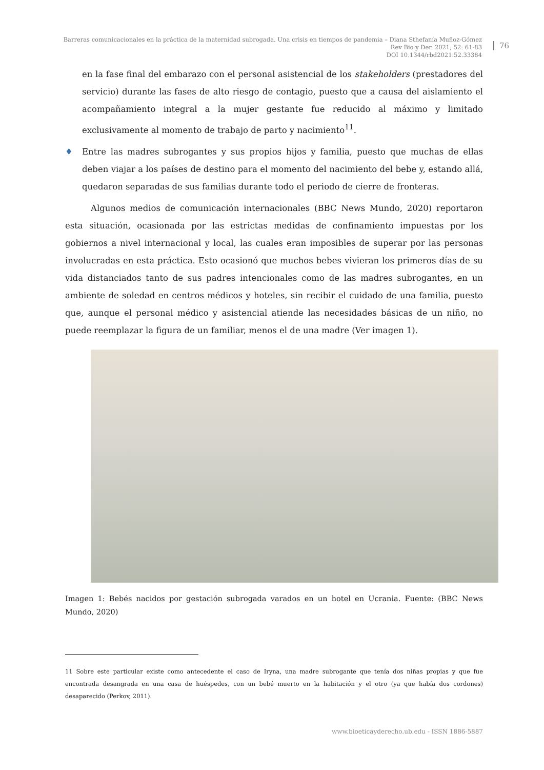Barreras comunicacionales en la práctica de la maternidad subrogada. Una crisis en tiempos de pandemia – Diana Sthefanía Muñoz-Gómez
Rev Bio y Der. 2021; 52: 61-83
DOI 10.1344/rbd2021.52.33384
76
en la fase final del embarazo con el personal asistencial de los stakeholders (prestadores del servicio) durante las fases de alto riesgo de contagio, puesto que a causa del aislamiento el acompañamiento integral a la mujer gestante fue reducido al máximo y limitado exclusivamente al momento de trabajo de parto y nacimiento<sup>11</sup>.
♦ Entre las madres subrogantes y sus propios hijos y familia, puesto que muchas de ellas deben viajar a los países de destino para el momento del nacimiento del bebe y, estando allá, quedaron separadas de sus familias durante todo el periodo de cierre de fronteras.
Algunos medios de comunicación internacionales (BBC News Mundo, 2020) reportaron esta situación, ocasionada por las estrictas medidas de confinamiento impuestas por los gobiernos a nivel internacional y local, las cuales eran imposibles de superar por las personas involucradas en esta práctica. Esto ocasionó que muchos bebes vivieran los primeros días de su vida distanciados tanto de sus padres intencionales como de las madres subrogantes, en un ambiente de soledad en centros médicos y hoteles, sin recibir el cuidado de una familia, puesto que, aunque el personal médico y asistencial atiende las necesidades básicas de un niño, no puede reemplazar la figura de un familiar, menos el de una madre (Ver imagen 1).
Imagen 1: Bebés nacidos por gestación subrogada varados en un hotel en Ucrania. Fuente: (BBC News Mundo, 2020)
11 Sobre este particular existe como antecedente el caso de Iryna, una madre subrogante que tenía dos niñas propias y que fue encontrada desangrada en una casa de huéspedes, con un bebé muerto en la habitación y el otro (ya que había dos cordones) desaparecido (Perkov, 2011).
www.bioeticayderecho.ub.edu - ISSN 1886-5887